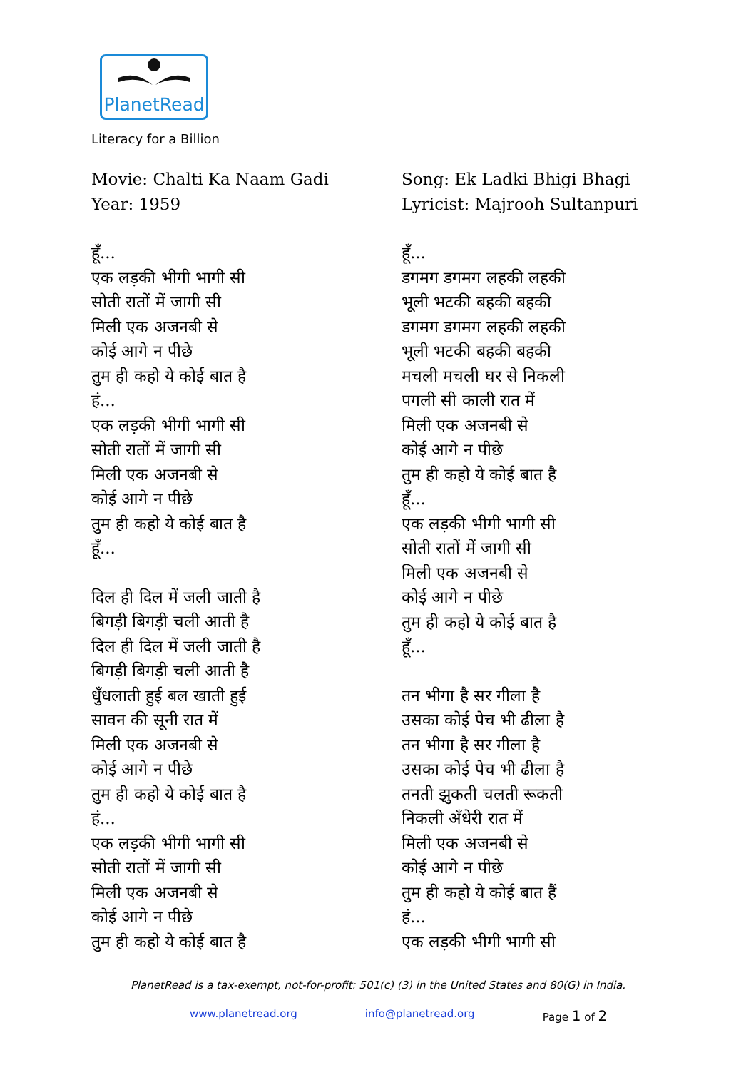PlanetRead
Literacy for a Billion
Movie: Chalti Ka Naam Gadi
Year: 1959
हूँ...
एक लड़की भीगी भागी सी
सोती रातों में जागी सी
मिली एक अजनबी से
कोई आगे न पीछे
तुम ही कहो ये कोई बात है
हं...
एक लड़की भीगी भागी सी
सोती रातों में जागी सी
मिली एक अजनबी से
कोई आगे न पीछे
तुम ही कहो ये कोई बात है
हूँ...
दिल ही दिल में जली जाती है
बिगड़ी बिगड़ी चली आती है
दिल ही दिल में जली जाती है
बिगड़ी बिगड़ी चली आती है
धुँधलाती हुई बल खाती हुई
सावन की सूनी रात में
मिली एक अजनबी से
कोई आगे न पीछे
तुम ही कहो ये कोई बात है
हं...
एक लड़की भीगी भागी सी
सोती रातों में जागी सी
मिली एक अजनबी से
कोई आगे न पीछे
तुम ही कहो ये कोई बात है
Song: Ek Ladki Bhigi Bhagi
Lyricist: Majrooh Sultanpuri
हूँ...
डगमग डगमग लहकी लहकी
भूली भटकी बहकी बहकी
डगमग डगमग लहकी लहकी
भूली भटकी बहकी बहकी
मचली मचली घर से निकली
पगली सी काली रात में
मिली एक अजनबी से
कोई आगे न पीछे
तुम ही कहो ये कोई बात है
हूँ...
एक लड़की भीगी भागी सी
सोती रातों में जागी सी
मिली एक अजनबी से
कोई आगे न पीछे
तुम ही कहो ये कोई बात है
हूँ...
तन भीगा है सर गीला है
उसका कोई पेच भी ढीला है
तन भीगा है सर गीला है
उसका कोई पेच भी ढीला है
तनती झुकती चलती रूकती
निकली अँधेरी रात में
मिली एक अजनबी से
कोई आगे न पीछे
तुम ही कहो ये कोई बात हैं
हं...
एक लड़की भीगी भागी सी
PlanetRead is a tax-exempt, not-for-profit: 501(c) (3) in the United States and 80(G) in India.
www.planetread.org info@planetread.org Page 1 of 2